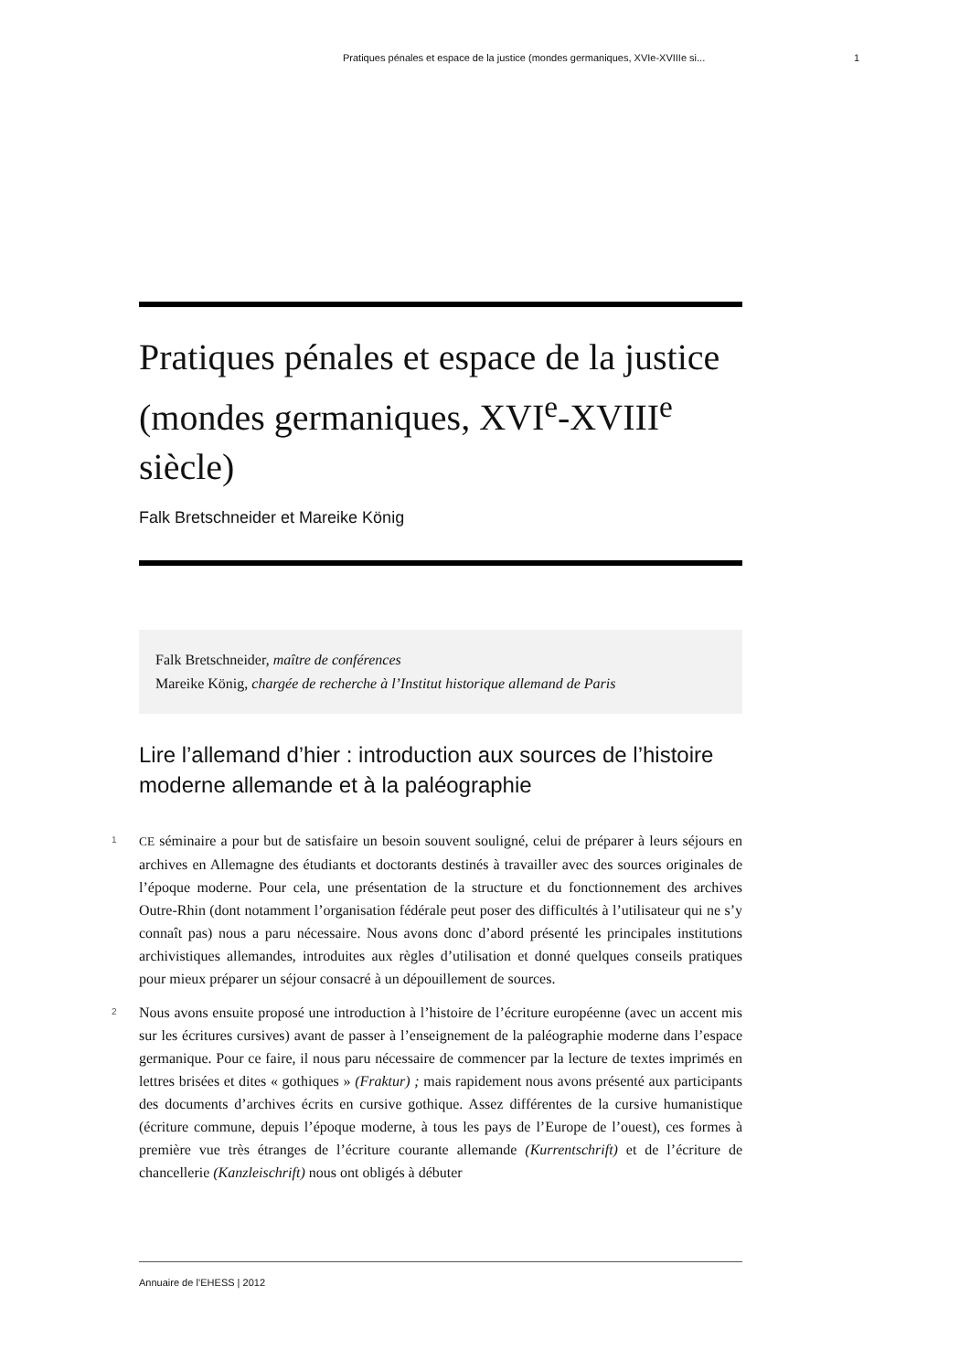Pratiques pénales et espace de la justice (mondes germaniques, XVIe-XVIIIe si... 1
Pratiques pénales et espace de la justice (mondes germaniques, XVI<sup>e</sup>-XVIII<sup>e</sup> siècle)
Falk Bretschneider et Mareike König
Falk Bretschneider, maître de conférences
Mareike König, chargée de recherche à l’Institut historique allemand de Paris
Lire l’allemand d’hier : introduction aux sources de l’histoire moderne allemande et à la paléographie
1
CE séminaire a pour but de satisfaire un besoin souvent souligné, celui de préparer à leurs séjours en archives en Allemagne des étudiants et doctorants destinés à travailler avec des sources originales de l’époque moderne. Pour cela, une présentation de la structure et du fonctionnement des archives Outre-Rhin (dont notamment l’organisation fédérale peut poser des difficultés à l’utilisateur qui ne s’y connaît pas) nous a paru nécessaire. Nous avons donc d’abord présenté les principales institutions archivistiques allemandes, introduites aux règles d’utilisation et donné quelques conseils pratiques pour mieux préparer un séjour consacré à un dépouillement de sources.
2
Nous avons ensuite proposé une introduction à l’histoire de l’écriture européenne (avec un accent mis sur les écritures cursives) avant de passer à l’enseignement de la paléographie moderne dans l’espace germanique. Pour ce faire, il nous paru nécessaire de commencer par la lecture de textes imprimés en lettres brisées et dites « gothiques » (Fraktur) ; mais rapidement nous avons présenté aux participants des documents d’archives écrits en cursive gothique. Assez différentes de la cursive humanistique (écriture commune, depuis l’époque moderne, à tous les pays de l’Europe de l’ouest), ces formes à première vue très étranges de l’écriture courante allemande (Kurrentschrift) et de l’écriture de chancellerie (Kanzleischrift) nous ont obligés à débuter
Annuaire de l’EHESS | 2012